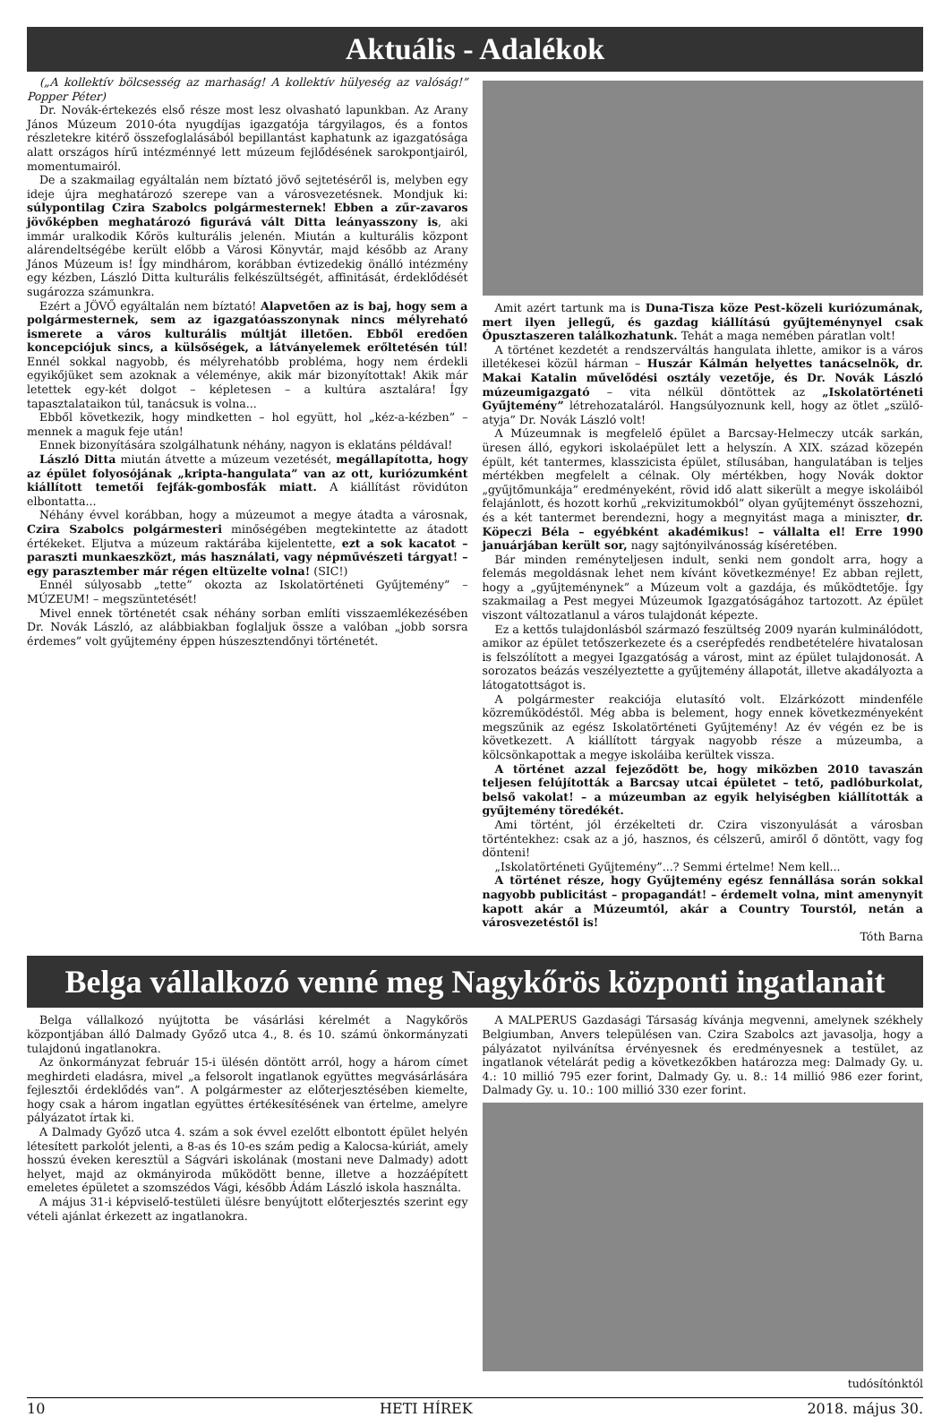Aktuális - Adalékok
(„A kollektív bölcsesség az marhaság! A kollektív hülyeség az valóság!” Popper Péter)
Dr. Novák-értekezés első része most lesz olvasható lapunkban. Az Arany János Múzeum 2010-óta nyugdíjas igazgatója tárgyilagos, és a fontos részletekre kitérő összefoglalásából bepillantást kaphatunk az igazgatósága alatt országos hírű intézménnyé lett múzeum fejlődésének sarokpontjairól, momentumairól.
De a szakmailag egyáltalán nem bíztató jövő sejtetéséről is, melyben egy ideje újra meghatározó szerepe van a városvezetésnek. Mondjuk ki: súlypontilag Czira Szabolcs polgármesternek! Ebben a zűr-zavaros jövőképben meghatározó figurává vált Ditta leányasszony is, aki immár uralkodik Kőrös kulturális jelenén. Miután a kulturális központ alárendeltségébe került előbb a Városi Könyvtár, majd később az Arany János Múzeum is! Így mindhárom, korábban évtizedekig önálló intézmény egy kézben, László Ditta kulturális felkészültségét, affinitását, érdeklődését sugározza számunkra.
Ezért a JÖVŐ egyáltalán nem bíztató! Alapvetően az is baj, hogy sem a polgármesternek, sem az igazgatóasszonynak nincs mélyreható ismerete a város kulturális múltját illetően. Ebből eredően koncepciójuk sincs, a külsőségek, a látványelemek erőltetésén túl! Ennél sokkal nagyobb, és mélyrehatóbb probléma, hogy nem érdekli egyikőjüket sem azoknak a véleménye, akik már bizonyítottak! Akik már letettek egy-két dolgot – képletesen – a kultúra asztalára! Így tapasztalataikon túl, tanácsuk is volna...
Ebből következik, hogy mindketten – hol együtt, hol „kéz-a-kézben” – mennek a maguk feje után!
Ennek bizonyítására szolgálhatunk néhány, nagyon is eklatáns példával!
László Ditta miután átvette a múzeum vezetését, megállapította, hogy az épület folyosójának „kripta-hangulata” van az ott, kuriózumként kiállított temetői fejfák-gombosfák miatt. A kiállítást rövidúton elbontatta...
Néhány évvel korábban, hogy a múzeumot a megye átadta a városnak, Czira Szabolcs polgármesteri minőségében megtekintette az átadott értékeket. Eljutva a múzeum raktárába kijelentette, ezt a sok kacatot – paraszti munkaeszközt, más használati, vagy népművészeti tárgyat! – egy parasztember már régen eltüzelte volna! (SIC!)
Ennél súlyosabb „tette” okozta az Iskolatörténeti Gyűjtemény” – MÚZEUM! – megszüntetését!
Mivel ennek történetét csak néhány sorban említi visszaemlékezésében Dr. Novák László, az alábbiakban foglaljuk össze a valóban „jobb sorsra érdemes” volt gyűjtemény éppen húszesztendőnyi történetét.
Amit azért tartunk ma is Duna-Tisza köze Pest-közeli kuriózumának, mert ilyen jellegű, és gazdag kiállítású gyűjteménynyel csak Ópusztaszeren találkozhatunk. Tehát a maga nemében páratlan volt!
A történet kezdetét a rendszerváltás hangulata ihlette, amikor is a város illetékesei közül hárman – Huszár Kálmán helyettes tanácselnök, dr. Makai Katalin művelődési osztály vezetője, és Dr. Novák László múzeumigazgató – vita nélkül döntöttek az „Iskolatörténeti Gyűjtemény” létrehozataláról. Hangsúlyoznunk kell, hogy az ötlet „szülő-atyja” Dr. Novák László volt!
A Múzeumnak is megfelelő épület a Barcsay-Helmeczy utcák sarkán, üresen álló, egykori iskolaépület lett a helyszín. A XIX. század közepén épült, két tantermes, klasszicista épület, stílusában, hangulatában is teljes mértékben megfelelt a célnak. Oly mértékben, hogy Novák doktor „gyűjtőmunkája” eredményeként, rövid idő alatt sikerült a megye iskoláiból felajánlott, és hozott korhű „rekvizitumokból” olyan gyűjteményt összehozni, és a két tantermet berendezni, hogy a megnyitást maga a miniszter, dr. Köpeczi Béla – egyébként akadémikus! – vállalta el! Erre 1990 januárjában került sor, nagy sajtónyilvánosság kíséretében.
Bár minden reményteljesen indult, senki nem gondolt arra, hogy a felemás megoldásnak lehet nem kívánt következménye! Ez abban rejlett, hogy a „gyűjteménynek” a Múzeum volt a gazdája, és működtetője. Így szakmailag a Pest megyei Múzeumok Igazgatóságához tartozott. Az épület viszont változatlanul a város tulajdonát képezte.
Ez a kettős tulajdonlásból származó feszültség 2009 nyarán kulminálódott, amikor az épület tetőszerkezete és a cserépfedés rendbetételére hivatalosan is felszólított a megyei Igazgatóság a várost, mint az épület tulajdonosát. A sorozatos beázás veszélyeztette a gyűjtemény állapotát, illetve akadályozta a látogatottságot is.
A polgármester reakciója elutasító volt. Elzárkózott mindenféle közreműködéstől. Még abba is belement, hogy ennek következményeként megszűnik az egész Iskolatörténeti Gyűjtemény! Az év végén ez be is következett. A kiállított tárgyak nagyobb része a múzeumba, a kölcsönkapottak a megye iskoláiba kerültek vissza.
A történet azzal fejeződött be, hogy miközben 2010 tavaszán teljesen felújították a Barcsay utcai épületet – tető, padlóburkolat, belső vakolat! – a múzeumban az egyik helyiségben kiállították a gyűjtemény töredékét.
Ami történt, jól érzékelteti dr. Czira viszonyulását a városban történtekhez: csak az a jó, hasznos, és célszerű, amiről ő döntött, vagy fog dönteni!
„Iskolatörténeti Gyűjtemény”...? Semmi értelme! Nem kell...
A történet része, hogy Gyűjtemény egész fennállása során sokkal nagyobb publicitást – propagandát! – érdemelt volna, mint amenynyit kapott akár a Múzeumtól, akár a Country Tourstól, netán a városvezetéstől is!
Tóth Barna
Belga vállalkozó venné meg Nagykőrös központi ingatlanait
Belga vállalkozó nyújtotta be vásárlási kérelmét a Nagykőrös központjában álló Dalmady Győző utca 4., 8. és 10. számú önkormányzati tulajdonú ingatlanokra.
Az önkormányzat február 15-i ülésén döntött arról, hogy a három címet meghirdeti eladásra, mivel „a felsorolt ingatlanok együttes megvásárlására fejlesztői érdeklődés van”. A polgármester az előterjesztésében kiemelte, hogy csak a három ingatlan együttes értékesítésének van értelme, amelyre pályázatot írtak ki.
A Dalmady Győző utca 4. szám a sok évvel ezelőtt elbontott épület helyén létesített parkolót jelenti, a 8-as és 10-es szám pedig a Kalocsa-kúriát, amely hosszú éveken keresztül a Ságvári iskolának (mostani neve Dalmady) adott helyet, majd az okmányiroda működött benne, illetve a hozzáépített emeletes épületet a szomszédos Vági, később Ádám László iskola használta.
A május 31-i képviselő-testületi ülésre benyújtott előterjesztés szerint egy vételi ajánlat érkezett az ingatlanokra.
A MALPERUS Gazdasági Társaság kívánja megvenni, amelynek székhely Belgiumban, Anvers településen van. Czira Szabolcs azt javasolja, hogy a pályázatot nyilvánítsa érvényesnek és eredményesnek a testület, az ingatlanok vételárát pedig a következőkben határozza meg: Dalmady Gy. u. 4.: 10 millió 795 ezer forint, Dalmady Gy. u. 8.: 14 millió 986 ezer forint, Dalmady Gy. u. 10.: 100 millió 330 ezer forint.
tudósítónktól
10 HETI HÍREK 2018. május 30.